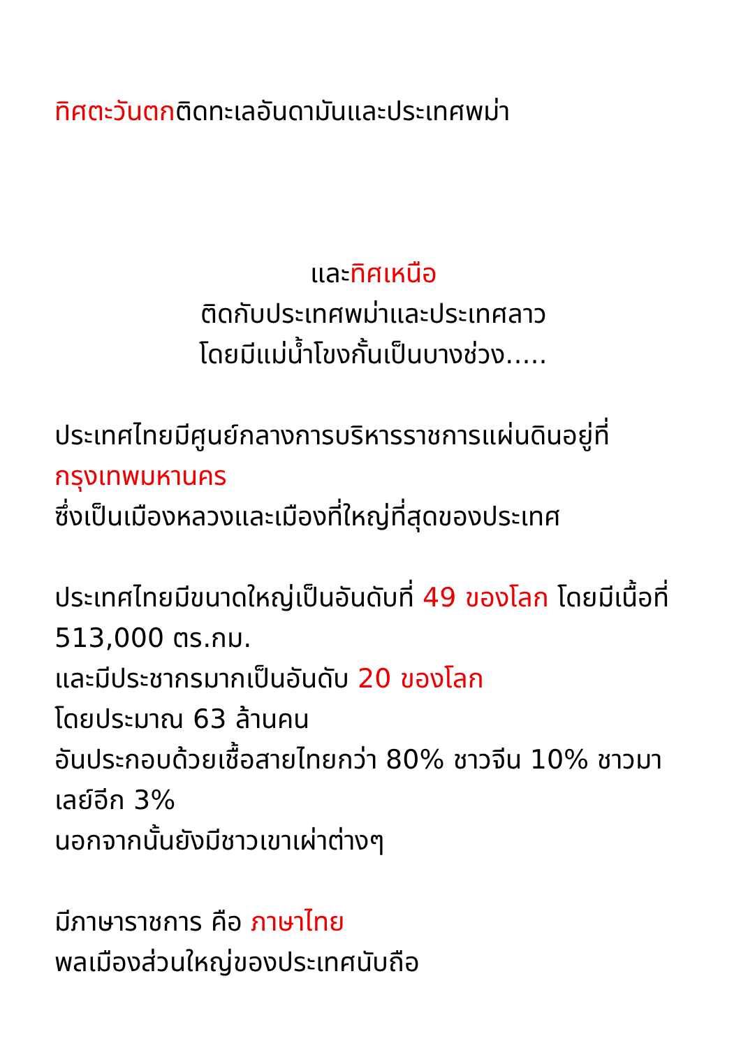ทิศตะวันตกติดทะเลอันดามันและประเทศพม่า
และทิศเหนือ
ติดกับประเทศพม่าและประเทศลาว
โดยมีแม่น้ำโขงกั้นเป็นบางช่วง.....
ประเทศไทยมีศูนย์กลางการบริหารราชการแผ่นดินอยู่ที่กรุงเทพมหานคร
ซึ่งเป็นเมืองหลวงและเมืองที่ใหญ่ที่สุดของประเทศ
ประเทศไทยมีขนาดใหญ่เป็นอันดับที่ 49 ของโลก โดยมีเนื้อที่ 513,000 ตร.กม.
และมีประชากรมากเป็นอันดับ 20 ของโลก
โดยประมาณ 63 ล้านคน
อันประกอบด้วยเชื้อสายไทยกว่า 80% ชาวจีน 10% ชาวมาเลย์อีก 3%
นอกจากนั้นยังมีชาวเขาเผ่าต่างๆ
มีภาษาราชการ คือ ภาษาไทย
พลเมืองส่วนใหญ่ของประเทศนับถือ